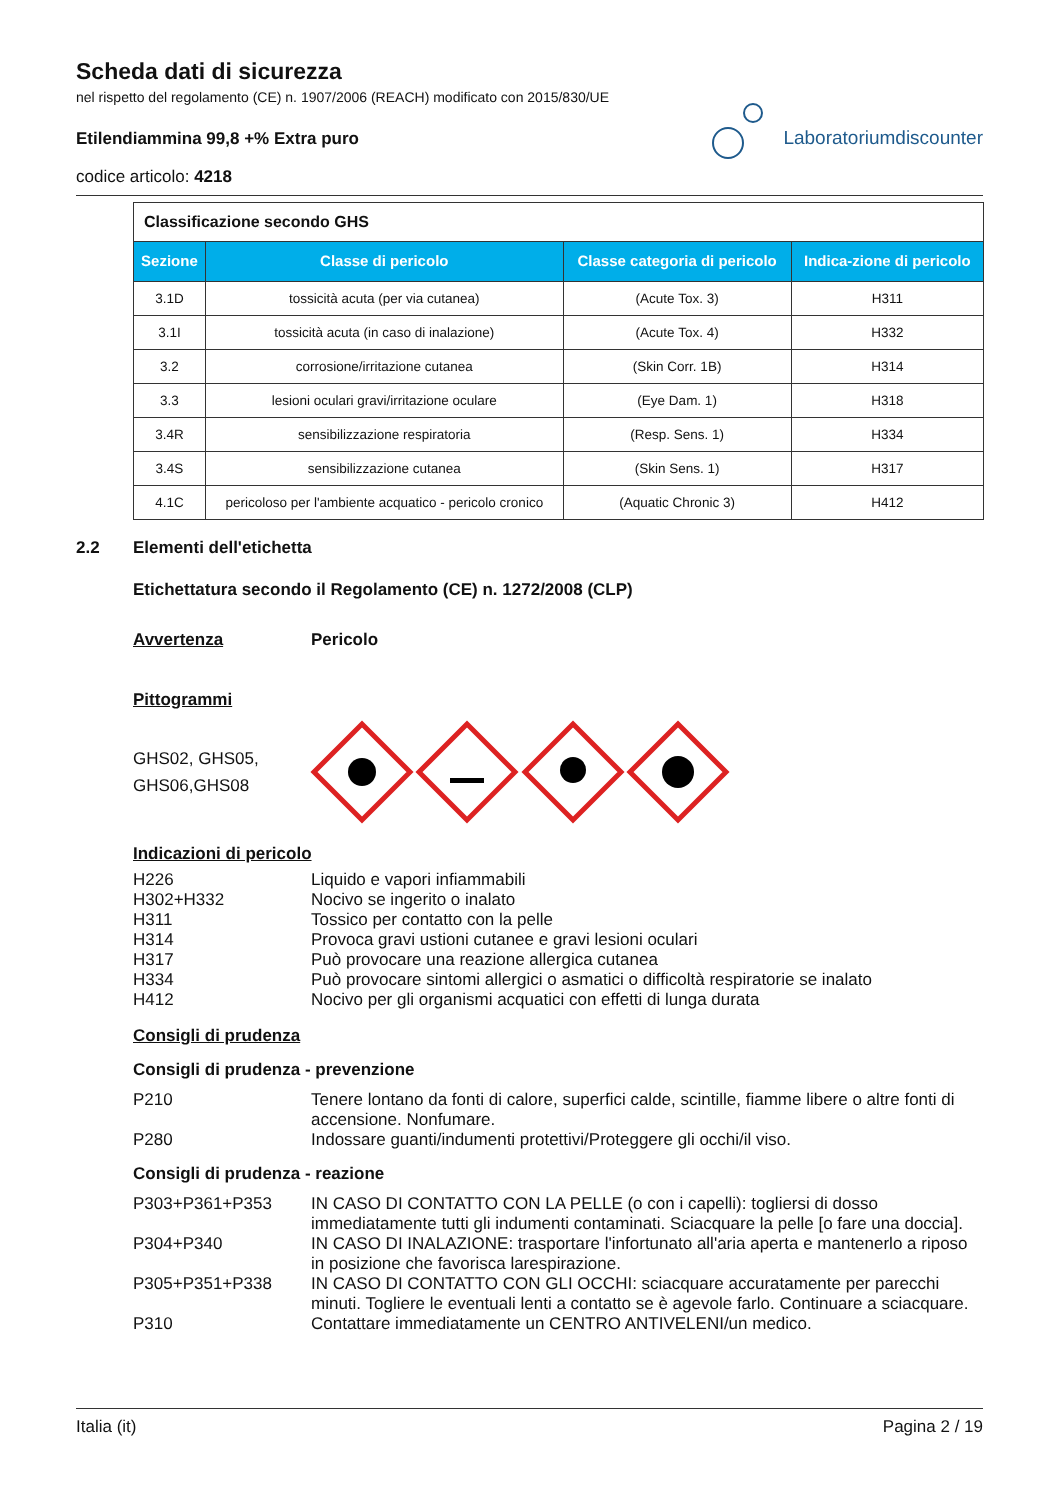Scheda dati di sicurezza
nel rispetto del regolamento (CE) n. 1907/2006 (REACH) modificato con 2015/830/UE
Etilendiammina 99,8 +% Extra puro
codice articolo: 4218
Laboratoriumdiscounter
| Classificazione secondo GHS | | | |
| Sezione | Classe di pericolo | Classe categoria di pericolo | Indica-zione di pericolo |
| 3.1D | tossicità acuta (per via cutanea) | (Acute Tox. 3) | H311 |
| 3.1I | tossicità acuta (in caso di inalazione) | (Acute Tox. 4) | H332 |
| 3.2 | corrosione/irritazione cutanea | (Skin Corr. 1B) | H314 |
| 3.3 | lesioni oculari gravi/irritazione oculare | (Eye Dam. 1) | H318 |
| 3.4R | sensibilizzazione respiratoria | (Resp. Sens. 1) | H334 |
| 3.4S | sensibilizzazione cutanea | (Skin Sens. 1) | H317 |
| 4.1C | pericoloso per l'ambiente acquatico - pericolo cronico | (Aquatic Chronic 3) | H412 |
2.2 Elementi dell'etichetta
Etichettatura secondo il Regolamento (CE) n. 1272/2008 (CLP)
Avvertenza Pericolo
Pittogrammi
GHS02, GHS05, GHS06,GHS08
Indicazioni di pericolo
H226 Liquido e vapori infiammabili
H302+H332 Nocivo se ingerito o inalato
H311 Tossico per contatto con la pelle
H314 Provoca gravi ustioni cutanee e gravi lesioni oculari
H317 Può provocare una reazione allergica cutanea
H334 Può provocare sintomi allergici o asmatici o difficoltà respiratorie se inalato
H412 Nocivo per gli organismi acquatici con effetti di lunga durata
Consigli di prudenza
Consigli di prudenza - prevenzione
P210 Tenere lontano da fonti di calore, superfici calde, scintille, fiamme libere o altre fonti di accensione. Nonfumare.
P280 Indossare guanti/indumenti protettivi/Proteggere gli occhi/il viso.
Consigli di prudenza - reazione
P303+P361+P353 IN CASO DI CONTATTO CON LA PELLE (o con i capelli): togliersi di dosso immediatamente tutti gli indumenti contaminati. Sciacquare la pelle [o fare una doccia].
P304+P340 IN CASO DI INALAZIONE: trasportare l'infortunato all'aria aperta e mantenerlo a riposo in posizione che favorisca larespirazione.
P305+P351+P338 IN CASO DI CONTATTO CON GLI OCCHI: sciacquare accuratamente per parecchi minuti. Togliere le eventuali lenti a contatto se è agevole farlo. Continuare a sciacquare.
P310 Contattare immediatamente un CENTRO ANTIVELENI/un medico.
Italia (it) Pagina 2 / 19